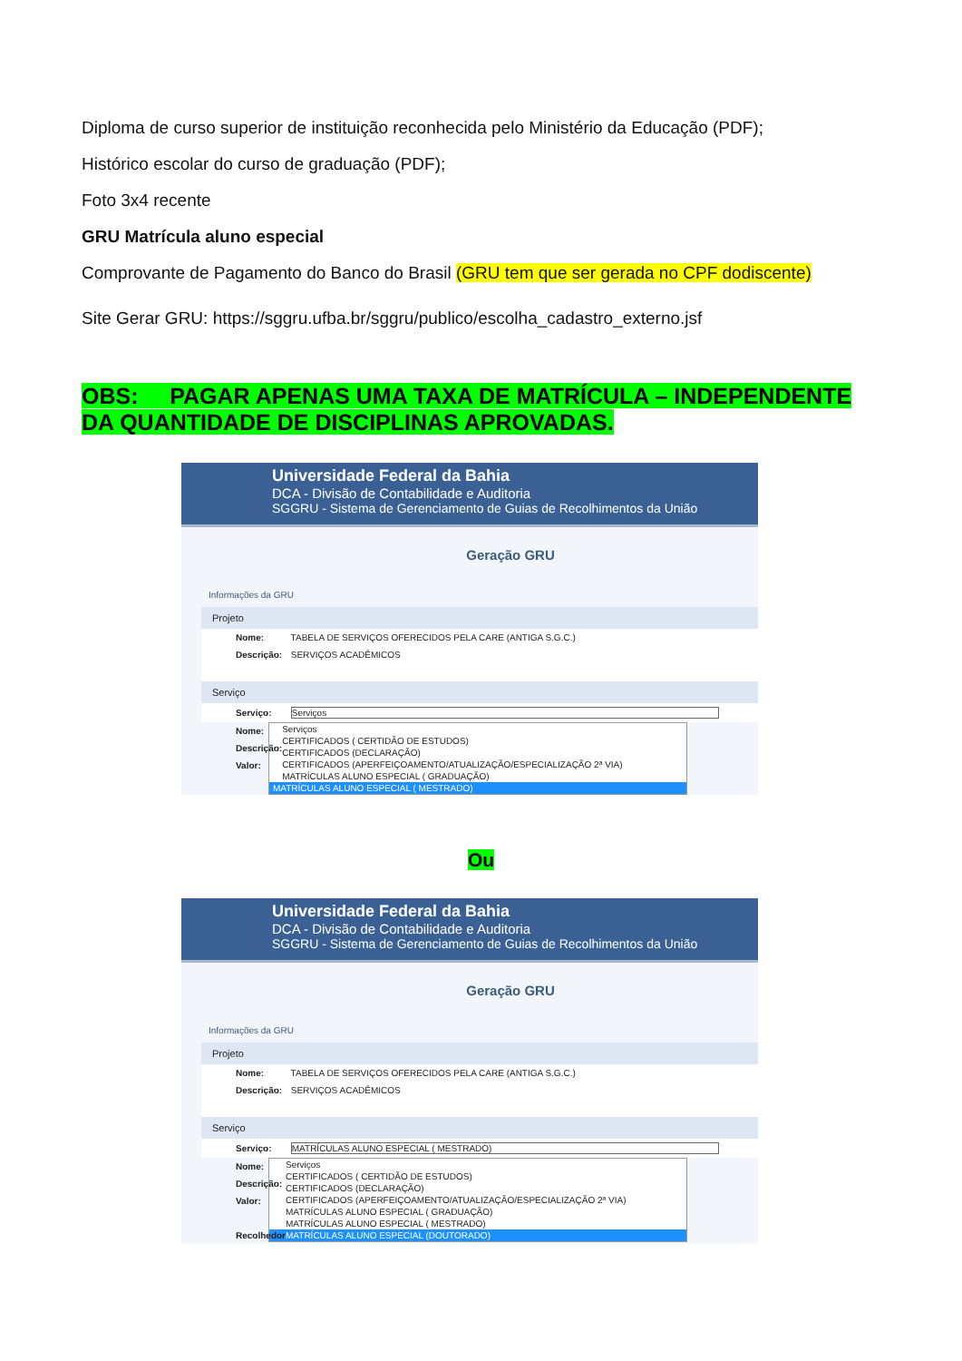Diploma de curso superior de instituição reconhecida pelo Ministério da Educação (PDF);
Histórico escolar do curso de graduação (PDF);
Foto 3x4 recente
GRU Matrícula aluno especial
Comprovante de Pagamento do Banco do Brasil (GRU tem que ser gerada no CPF dodiscente)
Site Gerar GRU: https://sggru.ufba.br/sggru/publico/escolha_cadastro_externo.jsf
OBS: PAGAR APENAS UMA TAXA DE MATRÍCULA – INDEPENDENTE DA QUANTIDADE DE DISCIPLINAS APROVADAS.
Universidade Federal da Bahia
DCA - Divisão de Contabilidade e Auditoria
SGGRU - Sistema de Gerenciamento de Guias de Recolhimentos da União
Geração GRU
Informações da GRU
Projeto
Nome: TABELA DE SERVIÇOS OFERECIDOS PELA CARE (ANTIGA S.G.C.)
Descrição: SERVIÇOS ACADÊMICOS
Serviço
Serviço: Serviços
Nome:
Descrição:
Valor:
Serviços
CERTIFICADOS ( CERTIDÃO DE ESTUDOS)
CERTIFICADOS (DECLARAÇÃO)
CERTIFICADOS (APERFEIÇOAMENTO/ATUALIZAÇÃO/ESPECIALIZAÇÃO 2ª VIA)
MATRÍCULAS ALUNO ESPECIAL ( GRADUAÇÃO)
MATRÍCULAS ALUNO ESPECIAL ( MESTRADO)
Ou
Universidade Federal da Bahia
DCA - Divisão de Contabilidade e Auditoria
SGGRU - Sistema de Gerenciamento de Guias de Recolhimentos da União
Geração GRU
Informações da GRU
Projeto
Nome: TABELA DE SERVIÇOS OFERECIDOS PELA CARE (ANTIGA S.G.C.)
Descrição: SERVIÇOS ACADÊMICOS
Serviço
Serviço: MATRÍCULAS ALUNO ESPECIAL ( MESTRADO)
Nome:
Descrição:
Valor:
Recolhedor
Serviços
CERTIFICADOS ( CERTIDÃO DE ESTUDOS)
CERTIFICADOS (DECLARAÇÃO)
CERTIFICADOS (APERFEIÇOAMENTO/ATUALIZAÇÃO/ESPECIALIZAÇÃO 2ª VIA)
MATRÍCULAS ALUNO ESPECIAL ( GRADUAÇÃO)
MATRÍCULAS ALUNO ESPECIAL ( MESTRADO)
MATRÍCULAS ALUNO ESPECIAL (DOUTORADO)